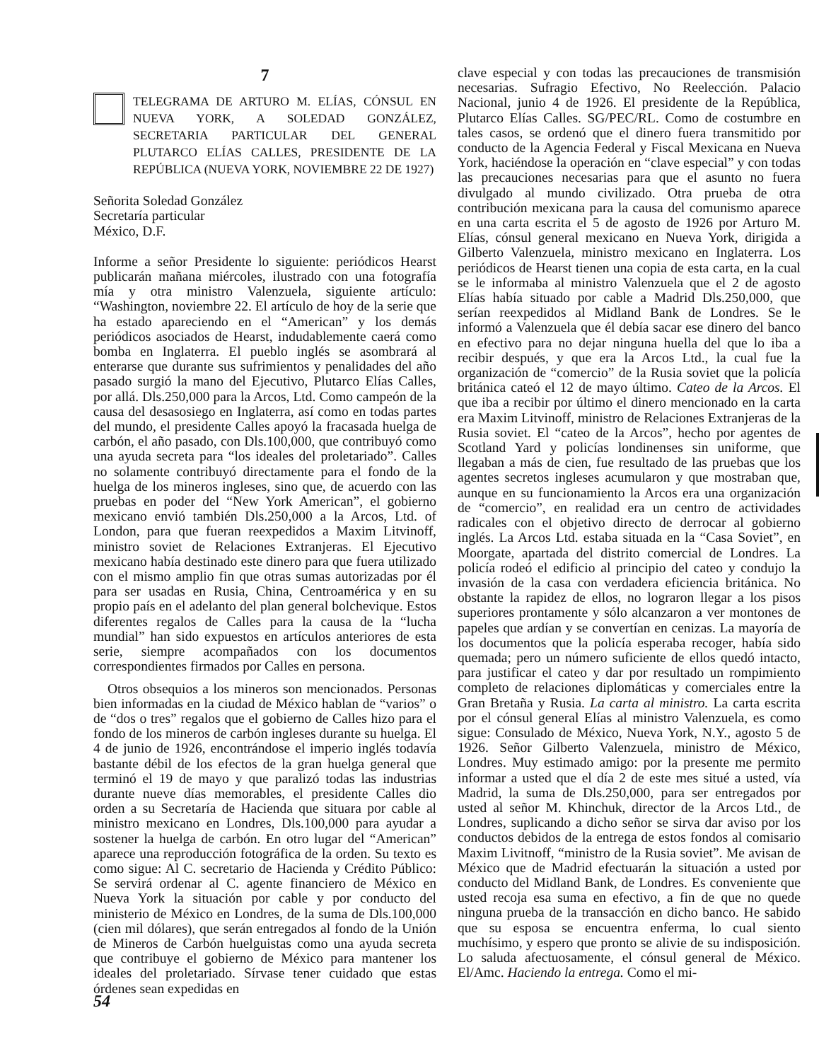7
TELEGRAMA DE ARTURO M. ELÍAS, CÓNSUL EN NUEVA YORK, A SOLEDAD GONZÁLEZ, SECRETARIA PARTICULAR DEL GENERAL PLUTARCO ELÍAS CALLES, PRESIDENTE DE LA REPÚBLICA (NUEVA YORK, NOVIEMBRE 22 DE 1927)
Señorita Soledad González
Secretaría particular
México, D.F.
Informe a señor Presidente lo siguiente: periódicos Hearst publicarán mañana miércoles, ilustrado con una fotografía mía y otra ministro Valenzuela, siguiente artículo: “Washington, noviembre 22. El artículo de hoy de la serie que ha estado apareciendo en el “American” y los demás periódicos asociados de Hearst, indudablemente caerá como bomba en Inglaterra. El pueblo inglés se asombrará al enterarse que durante sus sufrimientos y penalidades del año pasado surgió la mano del Ejecutivo, Plutarco Elías Calles, por allá. Dls.250,000 para la Arcos, Ltd. Como campeón de la causa del desasosiego en Inglaterra, así como en todas partes del mundo, el presidente Calles apoyó la fracasada huelga de carbón, el año pasado, con Dls.100,000, que contribuyó como una ayuda secreta para “los ideales del proletariado”. Calles no solamente contribuyó directamente para el fondo de la huelga de los mineros ingleses, sino que, de acuerdo con las pruebas en poder del “New York American”, el gobierno mexicano envió también Dls.250,000 a la Arcos, Ltd. of London, para que fueran reexpedidos a Maxim Litvinoff, ministro soviet de Relaciones Extranjeras. El Ejecutivo mexicano había destinado este dinero para que fuera utilizado con el mismo amplio fin que otras sumas autorizadas por él para ser usadas en Rusia, China, Centroamérica y en su propio país en el adelanto del plan general bolchevique. Estos diferentes regalos de Calles para la causa de la “lucha mundial” han sido expuestos en artículos anteriores de esta serie, siempre acompañados con los documentos correspondientes firmados por Calles en persona.
Otros obsequios a los mineros son mencionados. Personas bien informadas en la ciudad de México hablan de “varios” o de “dos o tres” regalos que el gobierno de Calles hizo para el fondo de los mineros de carbón ingleses durante su huelga. El 4 de junio de 1926, encontrándose el imperio inglés todavía bastante débil de los efectos de la gran huelga general que terminó el 19 de mayo y que paralizó todas las industrias durante nueve días memorables, el presidente Calles dio orden a su Secretaría de Hacienda que situara por cable al ministro mexicano en Londres, Dls.100,000 para ayudar a sostener la huelga de carbón. En otro lugar del “American” aparece una reproducción fotográfica de la orden. Su texto es como sigue: Al C. secretario de Hacienda y Crédito Público: Se servirá ordenar al C. agente financiero de México en Nueva York la situación por cable y por conducto del ministerio de México en Londres, de la suma de Dls.100,000 (cien mil dólares), que serán entregados al fondo de la Unión de Mineros de Carbón huelguistas como una ayuda secreta que contribuye el gobierno de México para mantener los ideales del proletariado. Sírvase tener cuidado que estas órdenes sean expedidas en
clave especial y con todas las precauciones de transmisión necesarias. Sufragio Efectivo, No Reelección. Palacio Nacional, junio 4 de 1926. El presidente de la República, Plutarco Elías Calles. SG/PEC/RL. Como de costumbre en tales casos, se ordenó que el dinero fuera transmitido por conducto de la Agencia Federal y Fiscal Mexicana en Nueva York, haciéndose la operación en “clave especial” y con todas las precauciones necesarias para que el asunto no fuera divulgado al mundo civilizado. Otra prueba de otra contribución mexicana para la causa del comunismo aparece en una carta escrita el 5 de agosto de 1926 por Arturo M. Elías, cónsul general mexicano en Nueva York, dirigida a Gilberto Valenzuela, ministro mexicano en Inglaterra. Los periódicos de Hearst tienen una copia de esta carta, en la cual se le informaba al ministro Valenzuela que el 2 de agosto Elías había situado por cable a Madrid Dls.250,000, que serían reexpedidos al Midland Bank de Londres. Se le informó a Valenzuela que él debía sacar ese dinero del banco en efectivo para no dejar ninguna huella del que lo iba a recibir después, y que era la Arcos Ltd., la cual fue la organización de “comercio” de la Rusia soviet que la policía británica cateó el 12 de mayo último. Cateo de la Arcos. El que iba a recibir por último el dinero mencionado en la carta era Maxim Litvinoff, ministro de Relaciones Extranjeras de la Rusia soviet. El “cateo de la Arcos”, hecho por agentes de Scotland Yard y policías londinenses sin uniforme, que llegaban a más de cien, fue resultado de las pruebas que los agentes secretos ingleses acumularon y que mostraban que, aunque en su funcionamiento la Arcos era una organización de “comercio”, en realidad era un centro de actividades radicales con el objetivo directo de derrocar al gobierno inglés. La Arcos Ltd. estaba situada en la “Casa Soviet”, en Moorgate, apartada del distrito comercial de Londres. La policía rodeó el edificio al principio del cateo y condujo la invasión de la casa con verdadera eficiencia británica. No obstante la rapidez de ellos, no lograron llegar a los pisos superiores prontamente y sólo alcanzaron a ver montones de papeles que ardían y se convertían en cenizas. La mayoría de los documentos que la policía esperaba recoger, había sido quemada; pero un número suficiente de ellos quedó intacto, para justificar el cateo y dar por resultado un rompimiento completo de relaciones diplomáticas y comerciales entre la Gran Bretaña y Rusia. La carta al ministro. La carta escrita por el cónsul general Elías al ministro Valenzuela, es como sigue: Consulado de México, Nueva York, N.Y., agosto 5 de 1926. Señor Gilberto Valenzuela, ministro de México, Londres. Muy estimado amigo: por la presente me permito informar a usted que el día 2 de este mes situé a usted, vía Madrid, la suma de Dls.250,000, para ser entregados por usted al señor M. Khinchuk, director de la Arcos Ltd., de Londres, suplicando a dicho señor se sirva dar aviso por los conductos debidos de la entrega de estos fondos al comisario Maxim Livitnoff, “ministro de la Rusia soviet”. Me avisan de México que de Madrid efectuarán la situación a usted por conducto del Midland Bank, de Londres. Es conveniente que usted recoja esa suma en efectivo, a fin de que no quede ninguna prueba de la transacción en dicho banco. He sabido que su esposa se encuentra enferma, lo cual siento muchísimo, y espero que pronto se alivie de su indisposición. Lo saluda afectuosamente, el cónsul general de México. El/Amc. Haciendo la entrega. Como el mi-
54